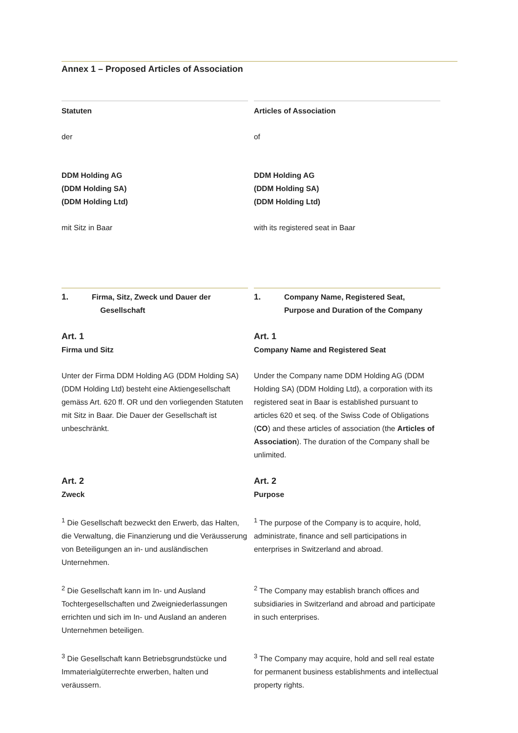Annex 1 – Proposed Articles of Association
Statuten
der
DDM Holding AG
(DDM Holding SA)
(DDM Holding Ltd)
mit Sitz in Baar
Articles of Association
of
DDM Holding AG
(DDM Holding SA)
(DDM Holding Ltd)
with its registered seat in Baar
1. Firma, Sitz, Zweck und Dauer der
Gesellschaft
Art. 1
Firma und Sitz
Unter der Firma DDM Holding AG (DDM Holding SA) (DDM Holding Ltd) besteht eine Aktiengesellschaft gemäss Art. 620 ff. OR und den vorliegenden Statuten mit Sitz in Baar. Die Dauer der Gesellschaft ist unbeschränkt.
Art. 2
Zweck
<sup>1</sup> Die Gesellschaft bezweckt den Erwerb, das Halten, die Verwaltung, die Finanzierung und die Veräusserung von Beteiligungen an in- und ausländischen Unternehmen.
<sup>2</sup> Die Gesellschaft kann im In- und Ausland Tochtergesellschaften und Zweigniederlassungen errichten und sich im In- und Ausland an anderen Unternehmen beteiligen.
<sup>3</sup> Die Gesellschaft kann Betriebsgrundstücke und Immaterialgüterrechte erwerben, halten und veräussern.
1. Company Name, Registered Seat,
Purpose and Duration of the Company
Art. 1
Company Name and Registered Seat
Under the Company name DDM Holding AG (DDM Holding SA) (DDM Holding Ltd), a corporation with its registered seat in Baar is established pursuant to articles 620 et seq. of the Swiss Code of Obligations (CO) and these articles of association (the Articles of Association). The duration of the Company shall be unlimited.
Art. 2
Purpose
<sup>1</sup> The purpose of the Company is to acquire, hold, administrate, finance and sell participations in enterprises in Switzerland and abroad.
<sup>2</sup> The Company may establish branch offices and subsidiaries in Switzerland and abroad and participate in such enterprises.
<sup>3</sup> The Company may acquire, hold and sell real estate for permanent business establishments and intellectual property rights.